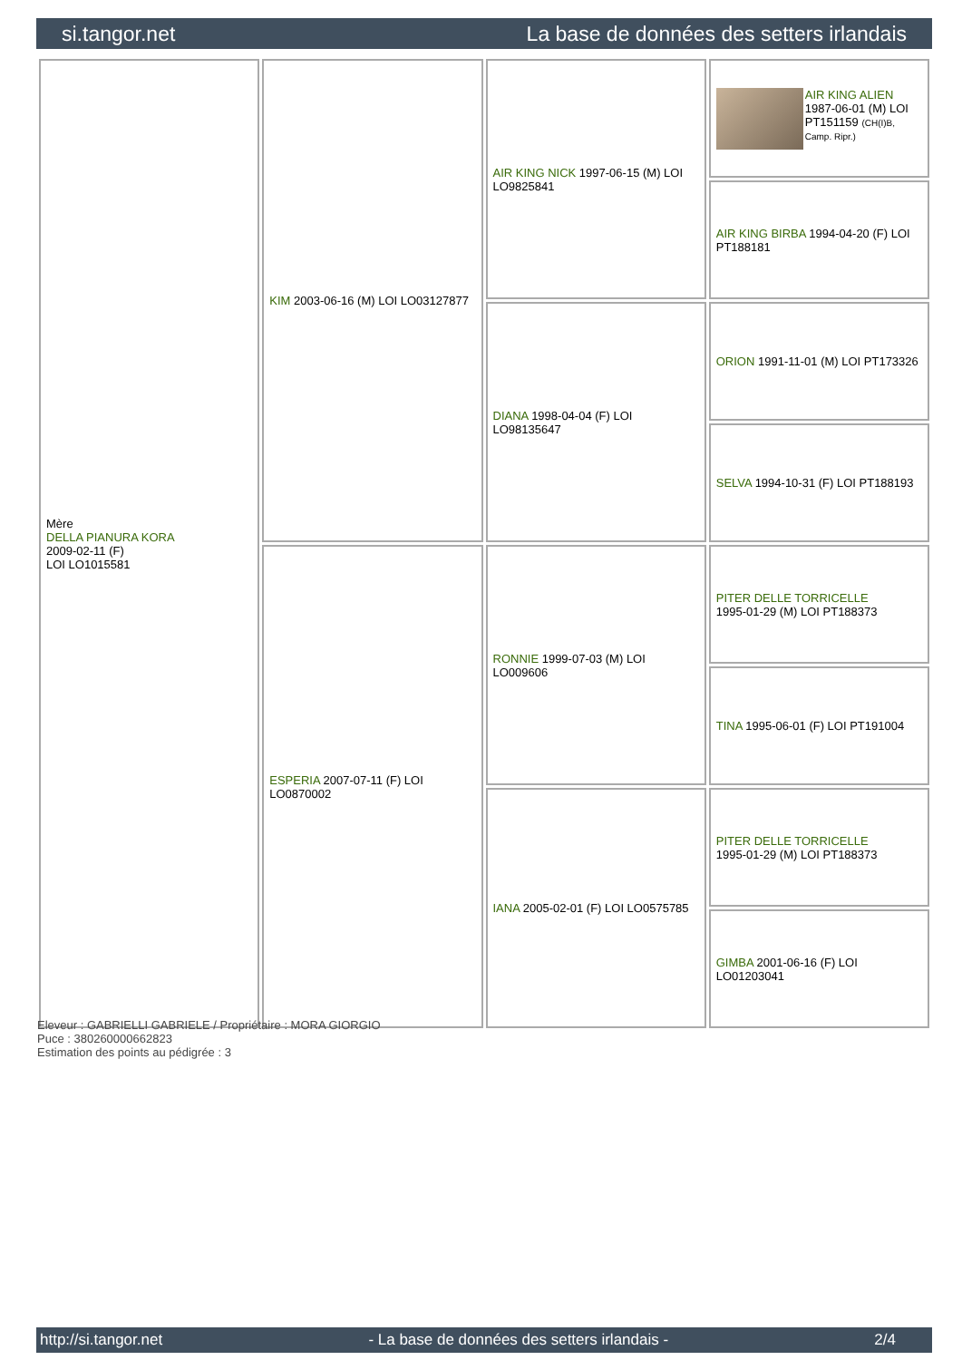si.tangor.net La base de données des setters irlandais
| Mère DELLA PIANURA KORA 2009-02-11 (F) LOI LO1015581 | KIM 2003-06-16 (M) LOI LO03127877 | AIR KING NICK 1997-06-15 (M) LOI LO9825841 | AIR KING ALIEN 1987-06-01 (M) LOI PT151159 (CH(I)B, Camp. Ripr.) |
| | | | AIR KING BIRBA 1994-04-20 (F) LOI PT188181 |
| | | DIANA 1998-04-04 (F) LOI LO98135647 | ORION 1991-11-01 (M) LOI PT173326 |
| | | | SELVA 1994-10-31 (F) LOI PT188193 |
| | ESPERIA 2007-07-11 (F) LOI LO0870002 | RONNIE 1999-07-03 (M) LOI LO009606 | PITER DELLE TORRICELLE 1995-01-29 (M) LOI PT188373 |
| | | | TINA 1995-06-01 (F) LOI PT191004 |
| | | IANA 2005-02-01 (F) LOI LO0575785 | PITER DELLE TORRICELLE 1995-01-29 (M) LOI PT188373 |
| | | | GIMBA 2001-06-16 (F) LOI LO01203041 |
Eleveur : GABRIELLI GABRIELE / Propriétaire : MORA GIORGIO
Puce : 380260000662823
Estimation des points au pédigrée : 3
http://si.tangor.net - La base de données des setters irlandais - 2/4